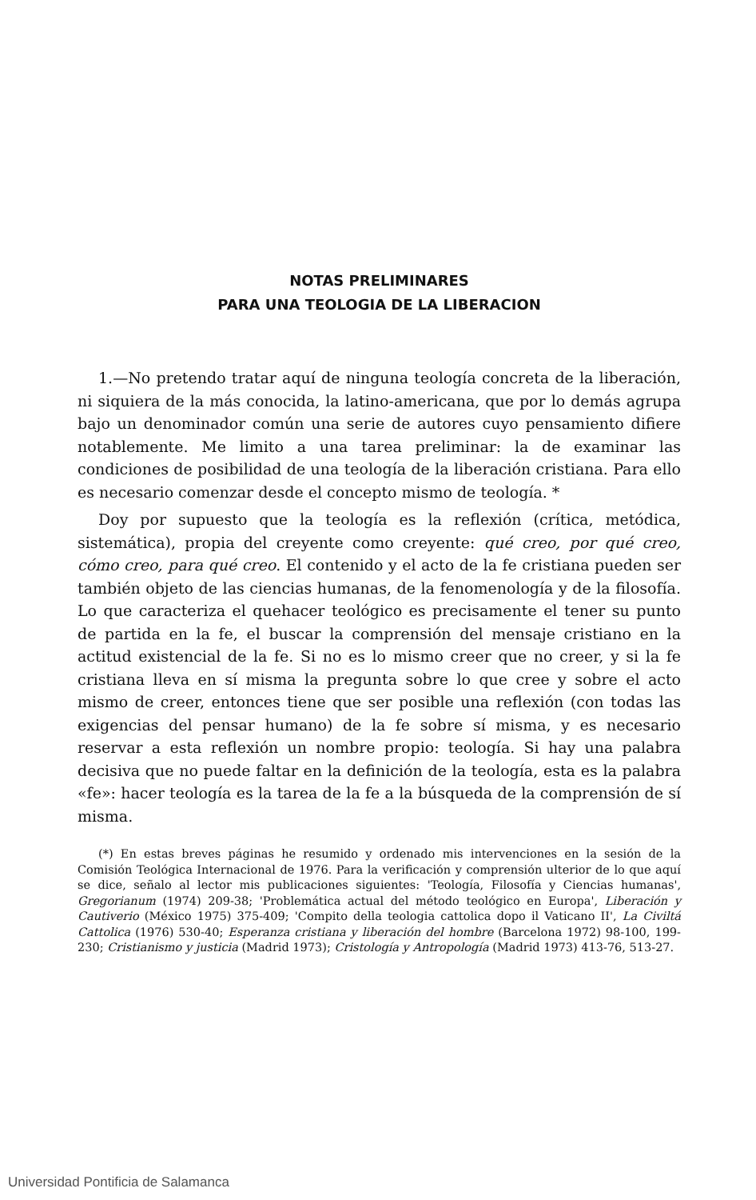NOTAS PRELIMINARES
PARA UNA TEOLOGIA DE LA LIBERACION
1.—No pretendo tratar aquí de ninguna teología concreta de la liberación, ni siquiera de la más conocida, la latino-americana, que por lo demás agrupa bajo un denominador común una serie de autores cuyo pensamiento difiere notablemente. Me limito a una tarea preliminar: la de examinar las condiciones de posibilidad de una teología de la liberación cristiana. Para ello es necesario comenzar desde el concepto mismo de teología. *
Doy por supuesto que la teología es la reflexión (crítica, metódica, sistemática), propia del creyente como creyente: qué creo, por qué creo, cómo creo, para qué creo. El contenido y el acto de la fe cristiana pueden ser también objeto de las ciencias humanas, de la fenomenología y de la filosofía. Lo que caracteriza el quehacer teológico es precisamente el tener su punto de partida en la fe, el buscar la comprensión del mensaje cristiano en la actitud existencial de la fe. Si no es lo mismo creer que no creer, y si la fe cristiana lleva en sí misma la pregunta sobre lo que cree y sobre el acto mismo de creer, entonces tiene que ser posible una reflexión (con todas las exigencias del pensar humano) de la fe sobre sí misma, y es necesario reservar a esta reflexión un nombre propio: teología. Si hay una palabra decisiva que no puede faltar en la definición de la teología, esta es la palabra «fe»: hacer teología es la tarea de la fe a la búsqueda de la comprensión de sí misma.
(*) En estas breves páginas he resumido y ordenado mis intervenciones en la sesión de la Comisión Teológica Internacional de 1976. Para la verificación y comprensión ulterior de lo que aquí se dice, señalo al lector mis publicaciones siguientes: 'Teología, Filosofía y Ciencias humanas', Gregorianum (1974) 209-38; 'Problemática actual del método teológico en Europa', Liberación y Cautiverio (México 1975) 375-409; 'Compito della teologia cattolica dopo il Vaticano II', La Civiltá Cattolica (1976) 530-40; Esperanza cristiana y liberación del hombre (Barcelona 1972) 98-100, 199-230; Cristianismo y justicia (Madrid 1973); Cristología y Antropología (Madrid 1973) 413-76, 513-27.
Universidad Pontificia de Salamanca